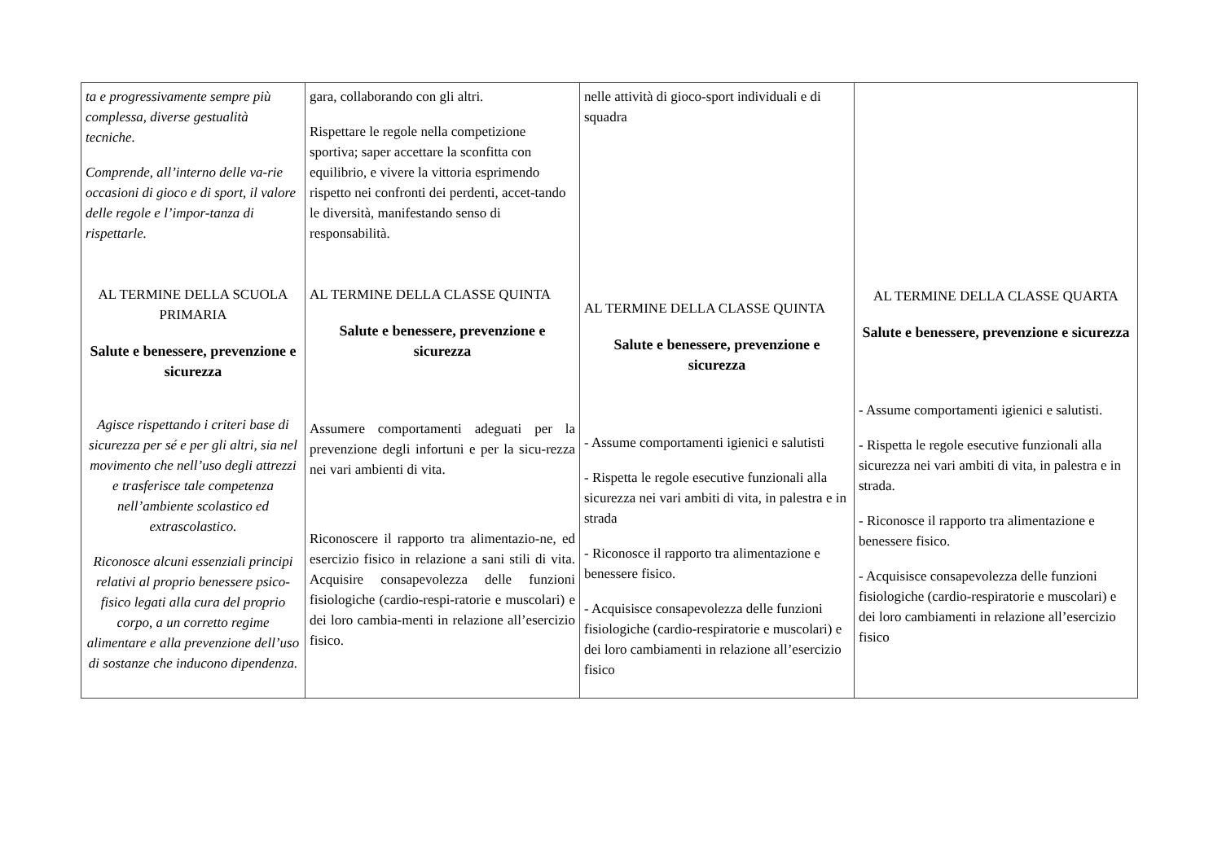| ta e progressivamente sempre più complessa, diverse gestualità tecniche. Comprende, all’interno delle va-rie occasioni di gioco e di sport, il valore delle regole e l’impor-tanza di rispettarle. AL TERMINE DELLA SCUOLA PRIMARIA Salute e benessere, prevenzione e sicurezza Agisce rispettando i criteri base di sicurezza per sé e per gli altri, sia nel movimento che nell’uso degli attrezzi e trasferisce tale competenza nell’ambiente scolastico ed extrascolastico. Riconosce alcuni essenziali principi relativi al proprio benessere psico-fisico legati alla cura del proprio corpo, a un corretto regime alimentare e alla prevenzione dell’uso di sostanze che inducono dipendenza. | gara, collaborando con gli altri. Rispettare le regole nella competizione sportiva; saper accettare la sconfitta con equilibrio, e vivere la vittoria esprimendo rispetto nei confronti dei perdenti, accet-tando le diversità, manifestando senso di responsabilità. AL TERMINE DELLA CLASSE QUINTA Salute e benessere, prevenzione e sicurezza Assumere comportamenti adeguati per la prevenzione degli infortuni e per la sicu-rezza nei vari ambienti di vita. Riconoscere il rapporto tra alimentazio-ne, ed esercizio fisico in relazione a sani stili di vita. Acquisire consapevolezza delle funzioni fisiologiche (cardio-respi-ratorie e muscolari) e dei loro cambia-menti in relazione all’esercizio fisico. | nelle attività di gioco-sport individuali e di squadra AL TERMINE DELLA CLASSE QUINTA Salute e benessere, prevenzione e sicurezza - Assume comportamenti igienici e salutisti - Rispetta le regole esecutive funzionali alla sicurezza nei vari ambiti di vita, in palestra e in strada - Riconosce il rapporto tra alimentazione e benessere fisico. - Acquisisce consapevolezza delle funzioni fisiologiche (cardio-respiratorie e muscolari) e dei loro cambiamenti in relazione all’esercizio fisico | AL TERMINE DELLA CLASSE QUARTA Salute e benessere, prevenzione e sicurezza - Assume comportamenti igienici e salutisti. - Rispetta le regole esecutive funzionali alla sicurezza nei vari ambiti di vita, in palestra e in strada. - Riconosce il rapporto tra alimentazione e benessere fisico. - Acquisisce consapevolezza delle funzioni fisiologiche (cardio-respiratorie e muscolari) e dei loro cambiamenti in relazione all’esercizio fisico |